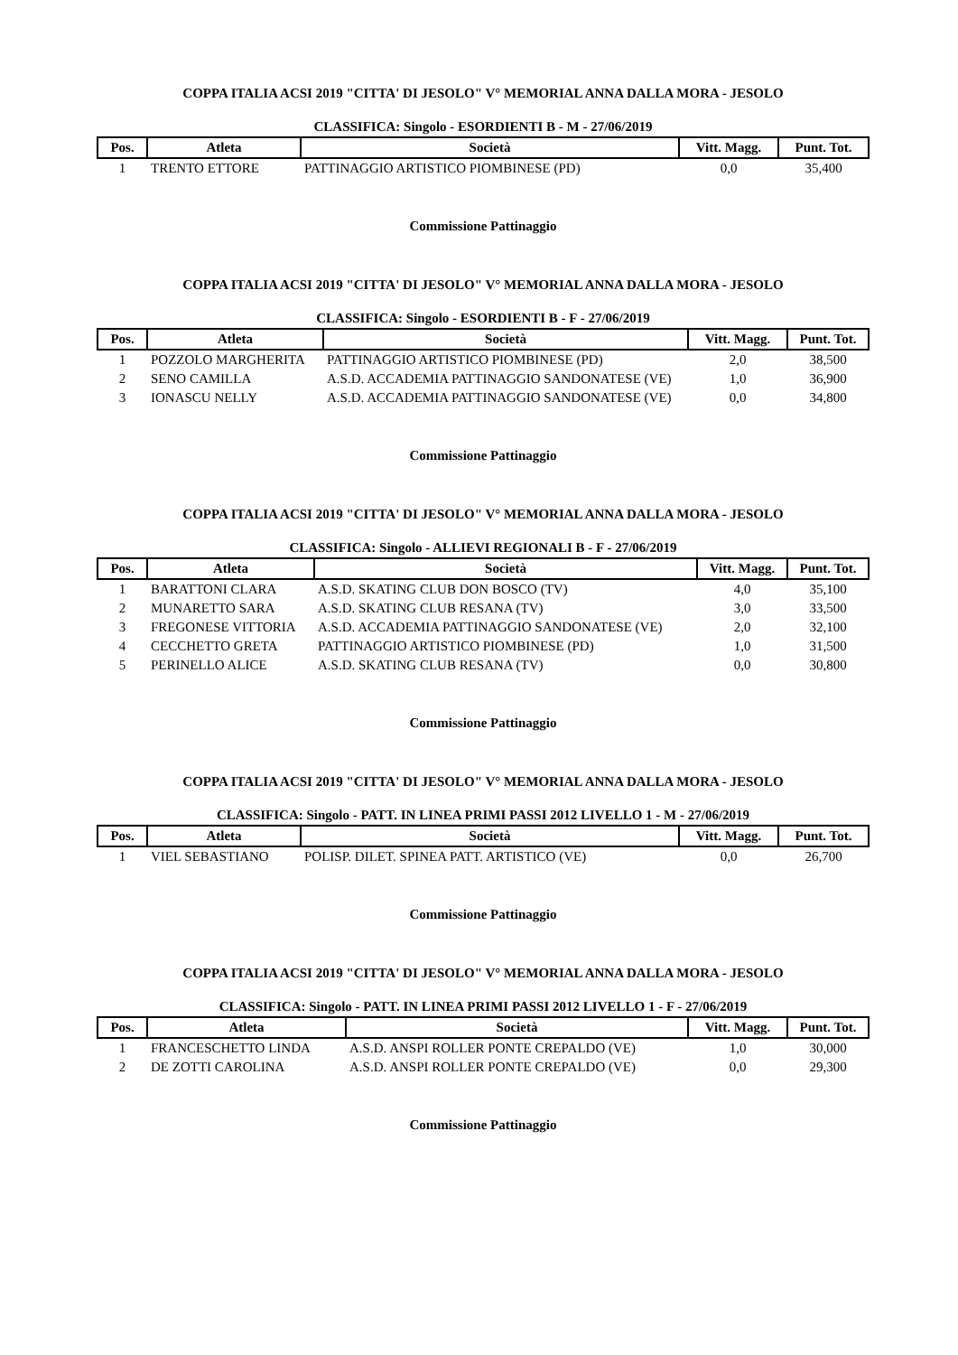COPPA ITALIA ACSI 2019 "CITTA' DI JESOLO" V° MEMORIAL ANNA DALLA MORA - JESOLO
CLASSIFICA: Singolo - ESORDIENTI B - M - 27/06/2019
| Pos. | Atleta | Società | Vitt. Magg. | Punt. Tot. |
| --- | --- | --- | --- | --- |
| 1 | TRENTO ETTORE | PATTINAGGIO ARTISTICO PIOMBINESE (PD) | 0,0 | 35,400 |
Commissione Pattinaggio
COPPA ITALIA ACSI 2019 "CITTA' DI JESOLO" V° MEMORIAL ANNA DALLA MORA - JESOLO
CLASSIFICA: Singolo - ESORDIENTI B - F - 27/06/2019
| Pos. | Atleta | Società | Vitt. Magg. | Punt. Tot. |
| --- | --- | --- | --- | --- |
| 1 | POZZOLO MARGHERITA | PATTINAGGIO ARTISTICO PIOMBINESE (PD) | 2,0 | 38,500 |
| 2 | SENO CAMILLA | A.S.D. ACCADEMIA PATTINAGGIO SANDONATESE (VE) | 1,0 | 36,900 |
| 3 | IONASCU NELLY | A.S.D. ACCADEMIA PATTINAGGIO SANDONATESE (VE) | 0,0 | 34,800 |
Commissione Pattinaggio
COPPA ITALIA ACSI 2019 "CITTA' DI JESOLO" V° MEMORIAL ANNA DALLA MORA - JESOLO
CLASSIFICA: Singolo - ALLIEVI REGIONALI B - F - 27/06/2019
| Pos. | Atleta | Società | Vitt. Magg. | Punt. Tot. |
| --- | --- | --- | --- | --- |
| 1 | BARATTONI CLARA | A.S.D. SKATING CLUB DON BOSCO (TV) | 4,0 | 35,100 |
| 2 | MUNARETTO SARA | A.S.D. SKATING CLUB RESANA (TV) | 3,0 | 33,500 |
| 3 | FREGONESE VITTORIA | A.S.D. ACCADEMIA PATTINAGGIO SANDONATESE (VE) | 2,0 | 32,100 |
| 4 | CECCHETTO GRETA | PATTINAGGIO ARTISTICO PIOMBINESE (PD) | 1,0 | 31,500 |
| 5 | PERINELLO ALICE | A.S.D. SKATING CLUB RESANA (TV) | 0,0 | 30,800 |
Commissione Pattinaggio
COPPA ITALIA ACSI 2019 "CITTA' DI JESOLO" V° MEMORIAL ANNA DALLA MORA - JESOLO
CLASSIFICA: Singolo - PATT. IN LINEA PRIMI PASSI 2012 LIVELLO 1 - M - 27/06/2019
| Pos. | Atleta | Società | Vitt. Magg. | Punt. Tot. |
| --- | --- | --- | --- | --- |
| 1 | VIEL SEBASTIANO | POLISP. DILET. SPINEA PATT. ARTISTICO (VE) | 0,0 | 26,700 |
Commissione Pattinaggio
COPPA ITALIA ACSI 2019 "CITTA' DI JESOLO" V° MEMORIAL ANNA DALLA MORA - JESOLO
CLASSIFICA: Singolo - PATT. IN LINEA PRIMI PASSI 2012 LIVELLO 1 - F - 27/06/2019
| Pos. | Atleta | Società | Vitt. Magg. | Punt. Tot. |
| --- | --- | --- | --- | --- |
| 1 | FRANCESCHETTO LINDA | A.S.D. ANSPI ROLLER PONTE CREPALDO (VE) | 1,0 | 30,000 |
| 2 | DE ZOTTI CAROLINA | A.S.D. ANSPI ROLLER PONTE CREPALDO (VE) | 0,0 | 29,300 |
Commissione Pattinaggio